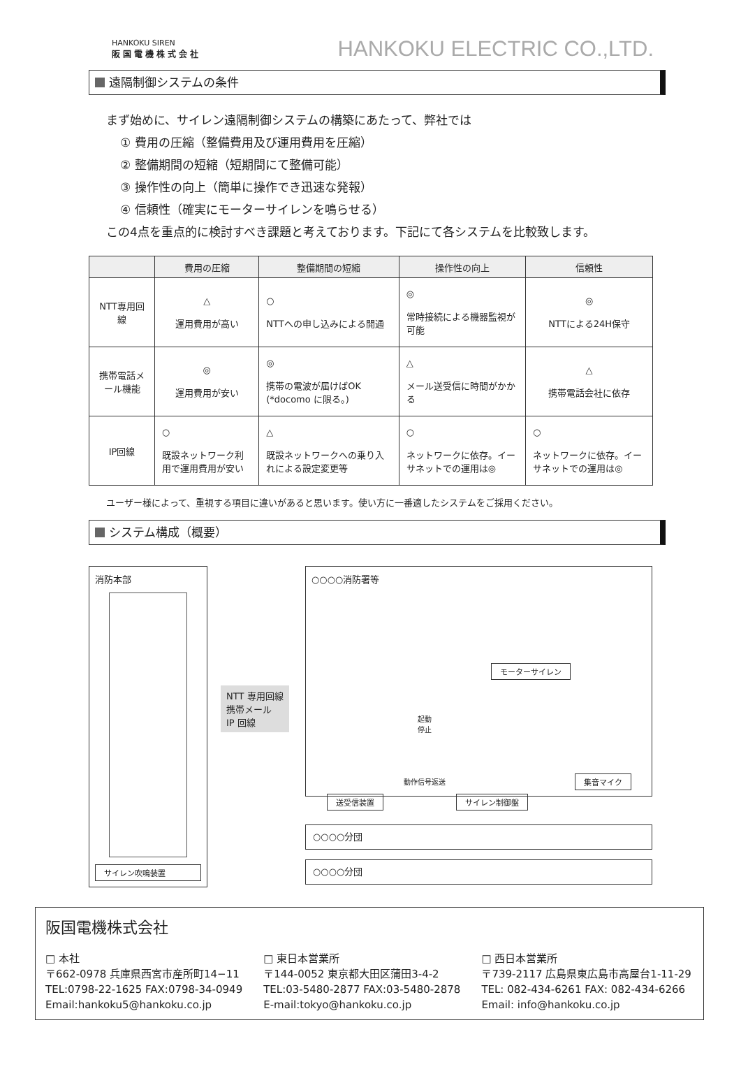HANKOKU SIREN
阪国電機株式会社
HANKOKU ELECTRIC CO.,LTD.
遠隔制御システムの条件
まず始めに、サイレン遠隔制御システムの構築にあたって、弊社では
① 費用の圧縮（整備費用及び運用費用を圧縮）
② 整備期間の短縮（短期間にて整備可能）
③ 操作性の向上（簡単に操作でき迅速な発報）
④ 信頼性（確実にモーターサイレンを鳴らせる）
この4点を重点的に検討すべき課題と考えております。下記にて各システムを比較致します。
| | 費用の圧縮 | 整備期間の短縮 | 操作性の向上 | 信頼性 |
| --- | --- | --- | --- | --- |
| NTT専用回線 | △ 運用費用が高い | ○ NTTへの申し込みによる開通 | ◎ 常時接続による機器監視が可能 | ◎ NTTによる24H保守 |
| 携帯電話メール機能 | ◎ 運用費用が安い | ◎ 携帯の電波が届けばOK (*docomo に限る。) | △ メール送受信に時間がかかる | △ 携帯電話会社に依存 |
| IP回線 | ○ 既設ネットワーク利用で運用費用が安い | △ 既設ネットワークへの乗り入れによる設定変更等 | ○ ネットワークに依存。イーサネットでの運用は◎ | ○ ネットワークに依存。イーサネットでの運用は◎ |
ユーザー様によって、重視する項目に違いがあると思います。使い方に一番適したシステムをご採用ください。
システム構成（概要）
消防本部
サイレン吹鳴装置
○○○○消防署等
NTT 専用回線
携帯メール
IP 回線
モーターサイレン
起動
停止
動作信号返送 集音マイク
送受信装置 サイレン制御盤
○○○○分団
○○○○分団
阪国電機株式会社
□ 本社
〒662-0978 兵庫県西宮市産所町14−11
TEL:0798-22-1625 FAX:0798-34-0949
Email:hankoku5@hankoku.co.jp
□ 東日本営業所
〒144-0052 東京都大田区蒲田3-4-2
TEL:03-5480-2877 FAX:03-5480-2878
E-mail:tokyo@hankoku.co.jp
□ 西日本営業所
〒739-2117 広島県東広島市高屋台1-11-29
TEL: 082-434-6261 FAX: 082-434-6266
Email: info@hankoku.co.jp